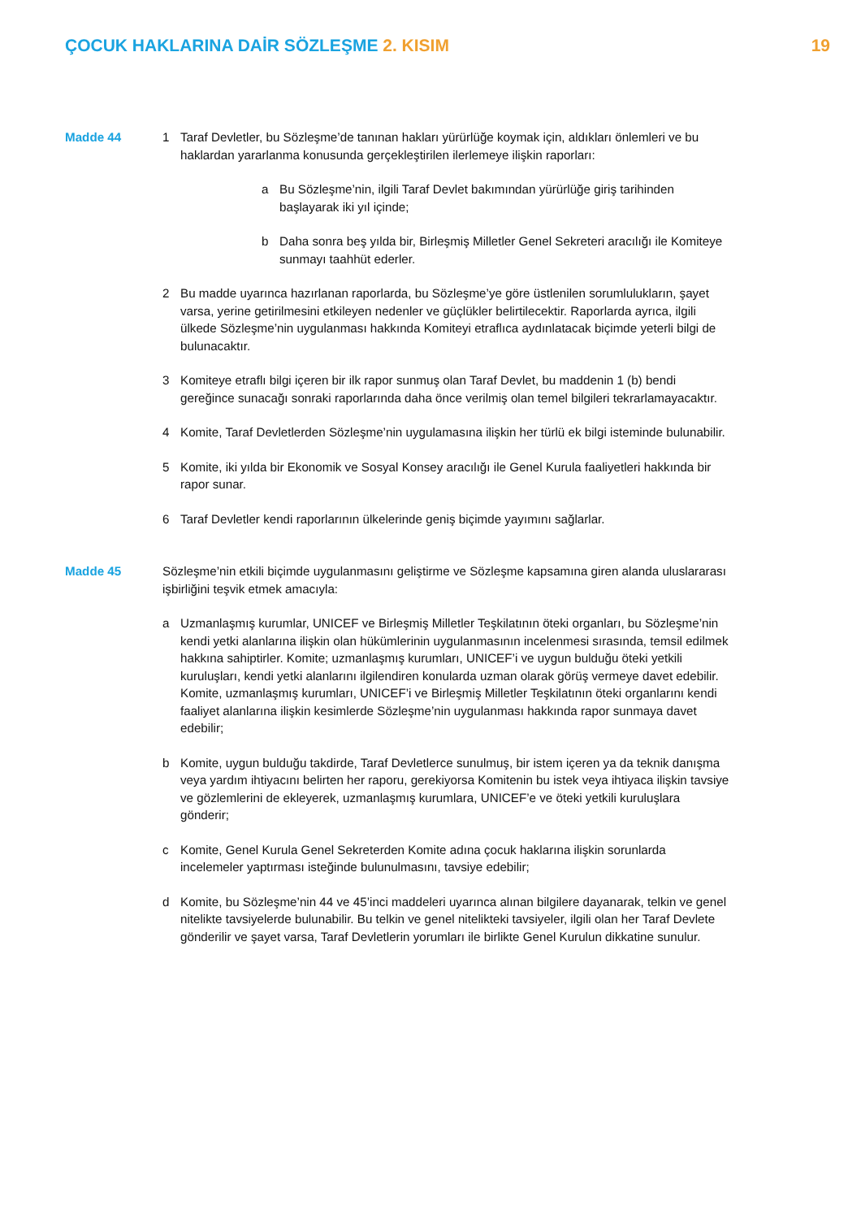ÇOCUK HAKLARINA DAİR SÖZLEŞME 2. KISIM
19
Madde 44 1 Taraf Devletler, bu Sözleşme’de tanınan hakları yürürlüğe koymak için, aldıkları önlemleri ve bu haklardan yararlanma konusunda gerçekleştirilen ilerlemeye ilişkin raporları:
a Bu Sözleşme’nin, ilgili Taraf Devlet bakımından yürürlüğe giriş tarihinden başlayarak iki yıl içinde;
b Daha sonra beş yılda bir, Birleşmiş Milletler Genel Sekreteri aracılığı ile Komiteye sunmayı taahhüt ederler.
2 Bu madde uyarınca hazırlanan raporlarda, bu Sözleşme’ye göre üstlenilen sorumlulukların, şayet varsa, yerine getirilmesini etkileyen nedenler ve güçlükler belirtilecektir. Raporlarda ayrıca, ilgili ülkede Sözleşme’nin uygulanması hakkında Komiteyi etraflıca aydınlatacak biçimde yeterli bilgi de bulunacaktır.
3 Komiteye etraflı bilgi içeren bir ilk rapor sunmuş olan Taraf Devlet, bu maddenin 1 (b) bendi gereğince sunacağı sonraki raporlarında daha önce verilmiş olan temel bilgileri tekrarlamayacaktır.
4 Komite, Taraf Devletlerden Sözleşme’nin uygulamasına ilişkin her türlü ek bilgi isteminde bulunabilir.
5 Komite, iki yılda bir Ekonomik ve Sosyal Konsey aracılığı ile Genel Kurula faaliyetleri hakkında bir rapor sunar.
6 Taraf Devletler kendi raporlarının ülkelerinde geniş biçimde yayımını sağlarlar.
Madde 45 Sözleşme’nin etkili biçimde uygulanmasını geliştirme ve Sözleşme kapsamına giren alanda uluslararası işbirliğini teşvik etmek amacıyla:
a Uzmanlaşmış kurumlar, UNICEF ve Birleşmiş Milletler Teşkilatının öteki organları, bu Sözleşme’nin kendi yetki alanlarına ilişkin olan hükümlerinin uygulanmasının incelenmesi sırasında, temsil edilmek hakkına sahiptirler. Komite; uzmanlaşmış kurumları, UNICEF’i ve uygun bulduğu öteki yetkili kuruluşları, kendi yetki alanlarını ilgilendiren konularda uzman olarak görüş vermeye davet edebilir. Komite, uzmanlaşmış kurumları, UNICEF’i ve Birleşmiş Milletler Teşkilatının öteki organlarını kendi faaliyet alanlarına ilişkin kesimlerde Sözleşme’nin uygulanması hakkında rapor sunmaya davet edebilir;
b Komite, uygun bulduğu takdirde, Taraf Devletlerce sunulmuş, bir istem içeren ya da teknik danışma veya yardım ihtiyacını belirten her raporu, gerekiyorsa Komitenin bu istek veya ihtiyaca ilişkin tavsiye ve gözlemlerini de ekleyerek, uzmanlaşmış kurumlara, UNICEF’e ve öteki yetkili kuruluşlara gönderir;
c Komite, Genel Kurula Genel Sekreterden Komite adına çocuk haklarına ilişkin sorunlarda incelemeler yaptırması isteğinde bulunulmasını, tavsiye edebilir;
d Komite, bu Sözleşme’nin 44 ve 45’inci maddeleri uyarınca alınan bilgilere dayanarak, telkin ve genel nitelikte tavsiyelerde bulunabilir. Bu telkin ve genel nitelikteki tavsiyeler, ilgili olan her Taraf Devlete gönderilir ve şayet varsa, Taraf Devletlerin yorumları ile birlikte Genel Kurulun dikkatine sunulur.